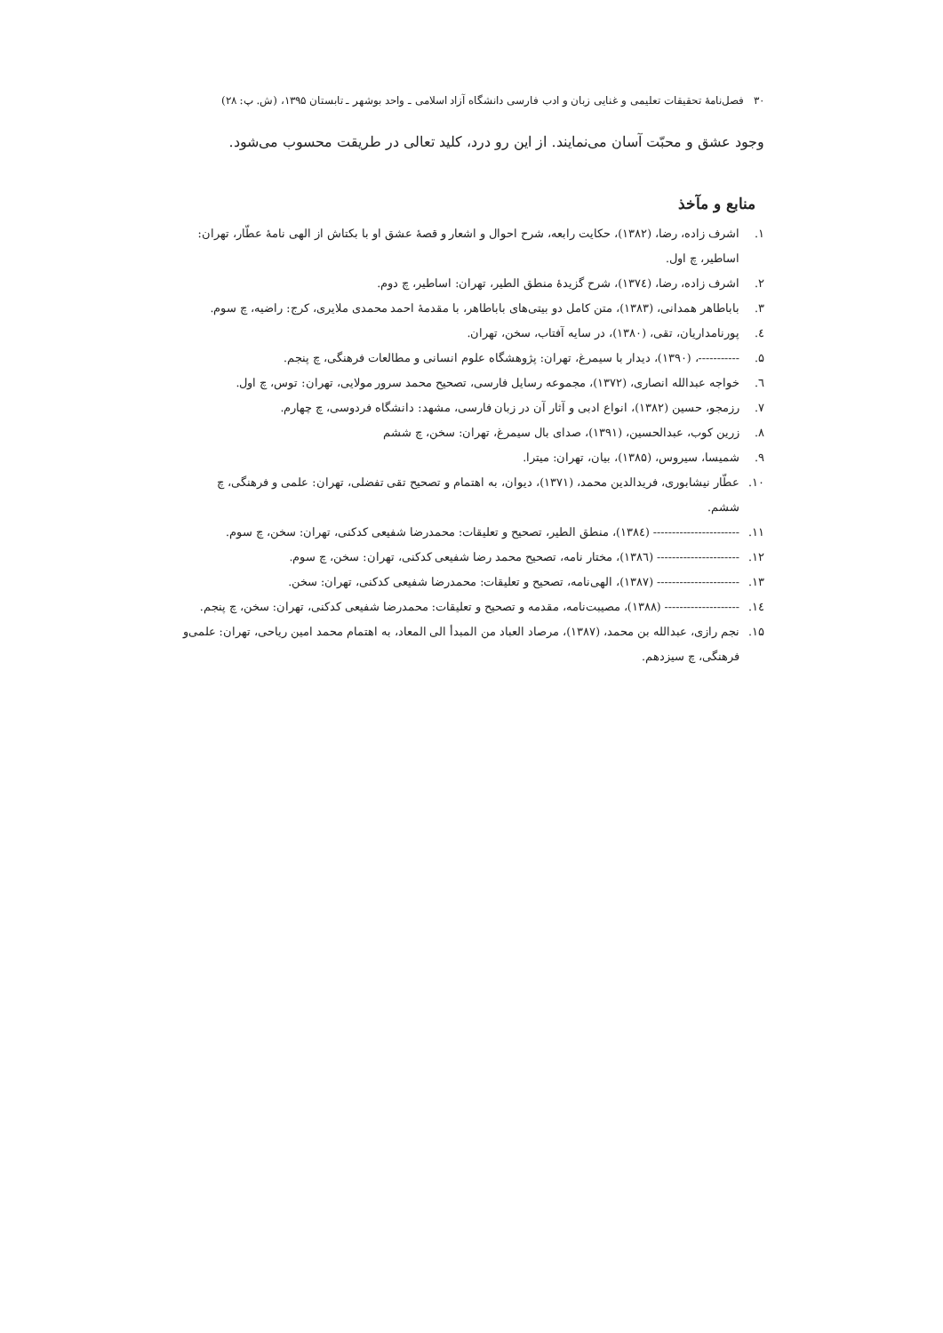۳۰ فصل‌نامهٔ تحقیقات تعلیمی و غنایی زبان و ادب فارسی دانشگاه آزاد اسلامی ـ واحد بوشهر ـ تابستان ۱۳۹۵، (ش. پ: ۲۸)
وجود عشق و محبّت آسان می‌نمایند. از این رو درد، کلید تعالی در طریقت محسوب می‌شود.
منابع و مآخذ
۱. اشرف زاده، رضا، (۱۳۸۲)، حکایت رابعه، شرح احوال و اشعار و قصهٔ عشق او با بکتاش از الهی نامهٔ عطّار، تهران: اساطیر، چ اول.
۲. اشرف زاده، رضا، (۱۳۷٤)، شرح گزیدهٔ منطق الطیر، تهران: اساطیر، چ دوم.
۳. باباطاهر همدانی، (۱۳۸۳)، متن کامل دو بیتی‌های باباطاهر، با مقدمهٔ احمد محمدی ملایری، کرج: راضیه، چ سوم.
٤. پورنامداریان، تقی، (۱۳۸۰)، در سایه آفتاب، سخن، تهران.
۵. -----------، (۱۳۹۰)، دیدار با سیمرغ، تهران: پژوهشگاه علوم انسانی و مطالعات فرهنگی، چ پنجم.
٦. خواجه عبدالله انصاری، (۱۳۷۲)، مجموعه رسایل فارسی، تصحیح محمد سرور مولایی، تهران: توس، چ اول.
۷. رزمجو، حسین (۱۳۸۲)، انواع ادبی و آثار آن در زبان فارسی، مشهد: دانشگاه فردوسی، چ چهارم.
۸. زرین کوب، عبدالحسین، (۱۳۹۱)، صدای بال سیمرغ، تهران: سخن، چ ششم
۹. شمیسا، سیروس، (۱۳۸۵)، بیان، تهران: میترا.
۱۰. عطّار نیشابوری، فریدالدین محمد، (۱۳۷۱)، دیوان، به اهتمام و تصحیح تقی تفضلی، تهران: علمی و فرهنگی، چ ششم.
۱۱. ----------------------- (۱۳۸٤)، منطق الطیر، تصحیح و تعلیقات: محمدرضا شفیعی کدکنی، تهران: سخن، چ سوم.
۱۲. ---------------------- (۱۳۸٦)، مختار نامه، تصحیح محمد رضا شفیعی کدکنی، تهران: سخن، چ سوم.
۱۳. ---------------------- (۱۳۸۷)، الهی‌نامه، تصحیح و تعلیقات: محمدرضا شفیعی کدکنی، تهران: سخن.
۱٤. -------------------- (۱۳۸۸)، مصیبت‌نامه، مقدمه و تصحیح و تعلیقات: محمدرضا شفیعی کدکنی، تهران: سخن، چ پنجم.
۱۵. نجم رازی، عبدالله بن محمد، (۱۳۸۷)، مرصاد العباد من المبدأ الی المعاد، به اهتمام محمد امین ریاحی، تهران: علمی‌و فرهنگی، چ سیزدهم.